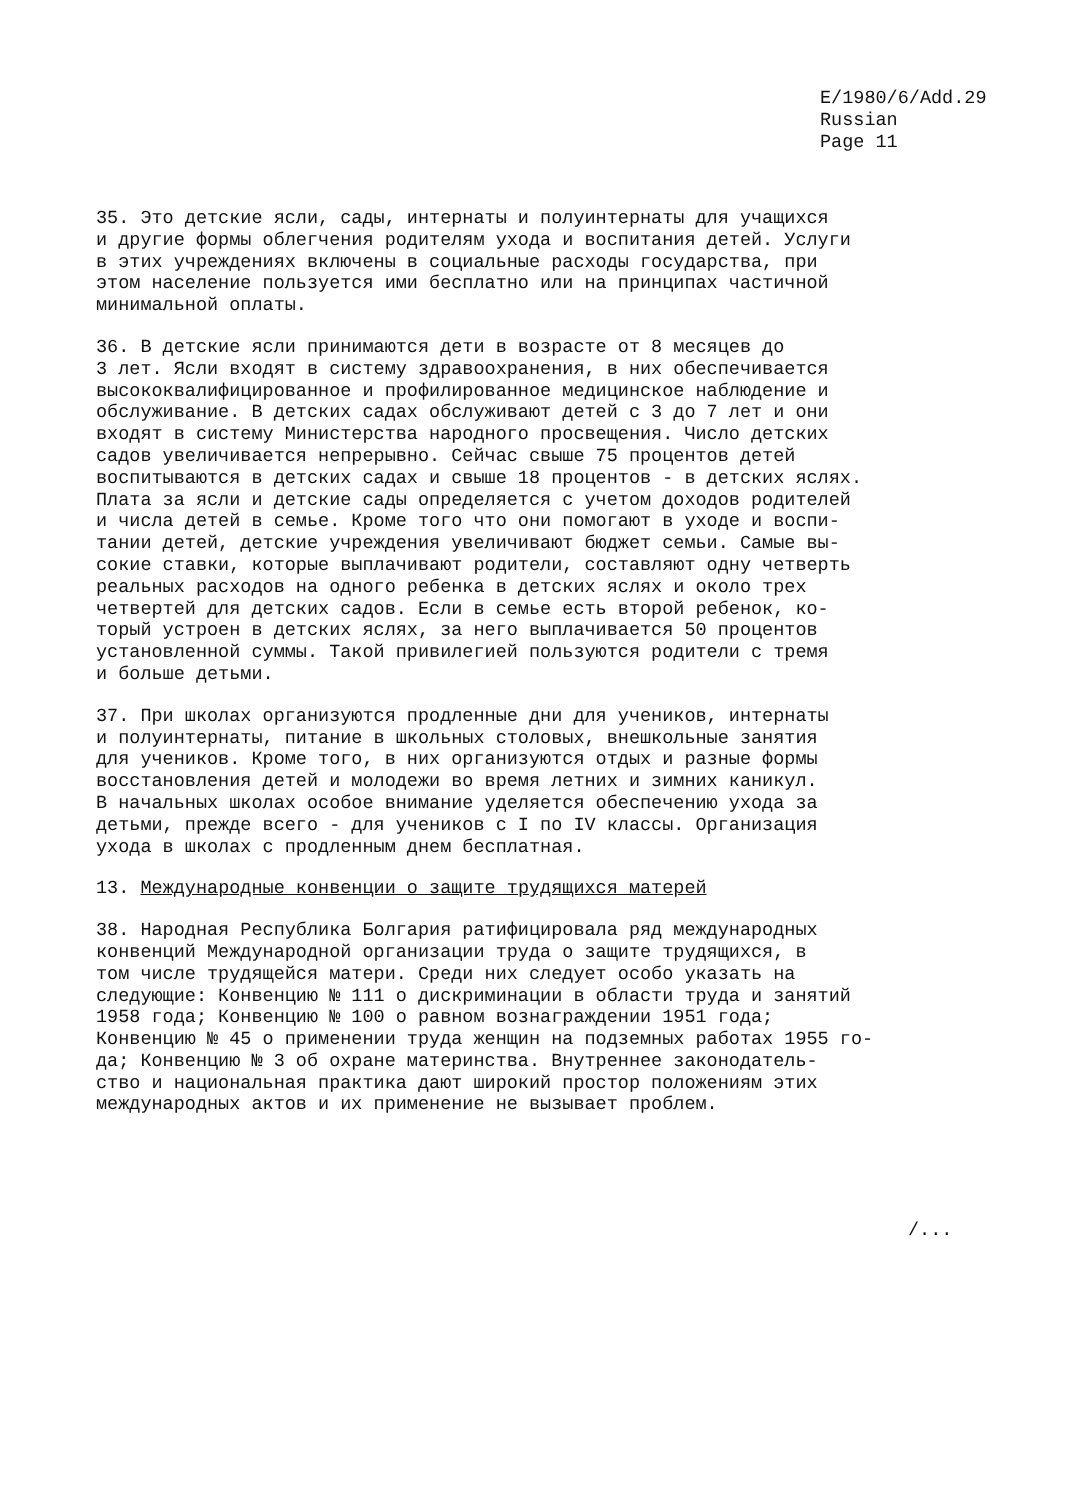E/1980/6/Add.29
Russian
Page 11
35. Это детские ясли, сады, интернаты и полуинтернаты для учащихся и другие формы облегчения родителям ухода и воспитания детей. Услуги в этих учреждениях включены в социальные расходы государства, при этом население пользуется ими бесплатно или на принципах частичной минимальной оплаты.
36. В детские ясли принимаются дети в возрасте от 8 месяцев до 3 лет. Ясли входят в систему здравоохранения, в них обеспечивается высококвалифицированное и профилированное медицинское наблюдение и обслуживание. В детских садах обслуживают детей с 3 до 7 лет и они входят в систему Министерства народного просвещения. Число детских садов увеличивается непрерывно. Сейчас свыше 75 процентов детей воспитываются в детских садах и свыше 18 процентов - в детских яслях. Плата за ясли и детские сады определяется с учетом доходов родителей и числа детей в семье. Кроме того что они помогают в уходе и воспи- тании детей, детские учреждения увеличивают бюджет семьи. Самые вы- сокие ставки, которые выплачивают родители, составляют одну четверть реальных расходов на одного ребенка в детских яслях и около трех четвертей для детских садов. Если в семье есть второй ребенок, ко- торый устроен в детских яслях, за него выплачивается 50 процентов установленной суммы. Такой привилегией пользуются родители с тремя и больше детьми.
37. При школах организуются продленные дни для учеников, интернаты и полуинтернаты, питание в школьных столовых, внешкольные занятия для учеников. Кроме того, в них организуются отдых и разные формы восстановления детей и молодежи во время летних и зимних каникул. В начальных школах особое внимание уделяется обеспечению ухода за детьми, прежде всего - для учеников с I по IV классы. Организация ухода в школах с продленным днем бесплатная.
13. Международные конвенции о защите трудящихся матерей
38. Народная Республика Болгария ратифицировала ряд международных конвенций Международной организации труда о защите трудящихся, в том числе трудящейся матери. Среди них следует особо указать на следующие: Конвенцию № 111 о дискриминации в области труда и занятий 1958 года; Конвенцию № 100 о равном вознаграждении 1951 года; Конвенцию № 45 о применении труда женщин на подземных работах 1955 го- да; Конвенцию № 3 об охране материнства. Внутреннее законодатель- ство и национальная практика дают широкий простор положениям этих международных актов и их применение не вызывает проблем.
/...